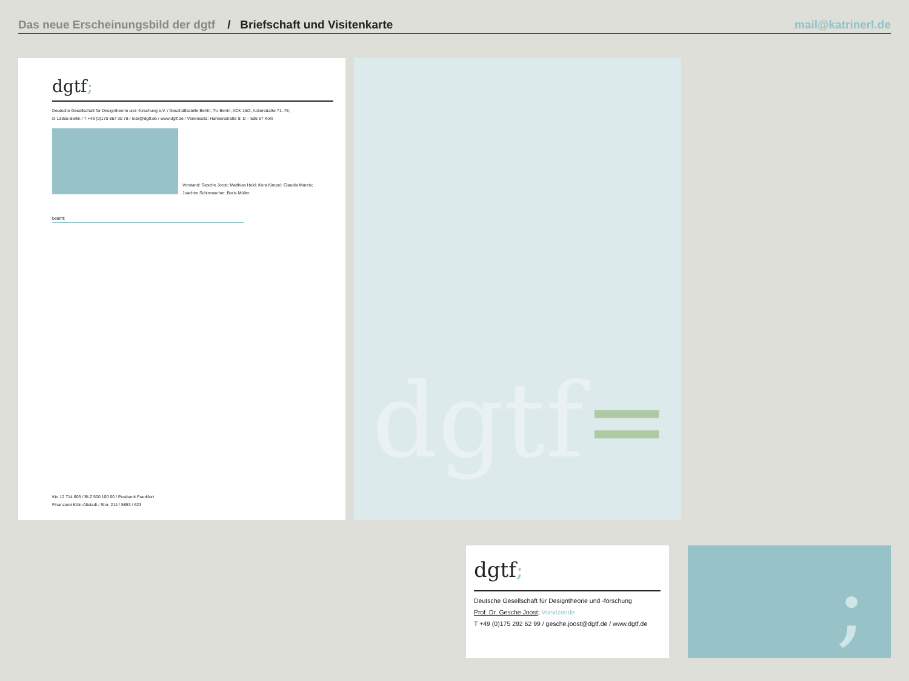Das neue Erscheinungsbild der dgtf / Briefschaft und Visitenkarte mail@katrinerl.de
dgtf;
Deutsche Gesellschaft für Designtheorie und -forschung e.V. / Geschäftsstelle Berlin; TU Berlin; ACK 15/2; Ackerstraße 71–76;
D-13355 Berlin / T +49 (0)170 857 30 78 / mail@dgtf.de / www.dgtf.de / Vereinssitz: Hahnenstraße 8; D – 506 67 Köln
Vorstand: Gesche Joost; Matthias Held; Kora Kimpel; Claudia Mareis;
Joachim Schirrmacher; Boris Müller
betrifft:
Kto 12 714 603 / BLZ 500 100 60 / Postbank Frankfurt
Finanzamt Köln-Altstadt / Stnr. 214 / 5853 / 623
dgtf=
dgtf;
Deutsche Gesellschaft für Designtheorie und -forschung
Prof. Dr. Gesche Joost; Vorsitzende
T +49 (0)175 292 62 99 / gesche.joost@dgtf.de / www.dgtf.de
;